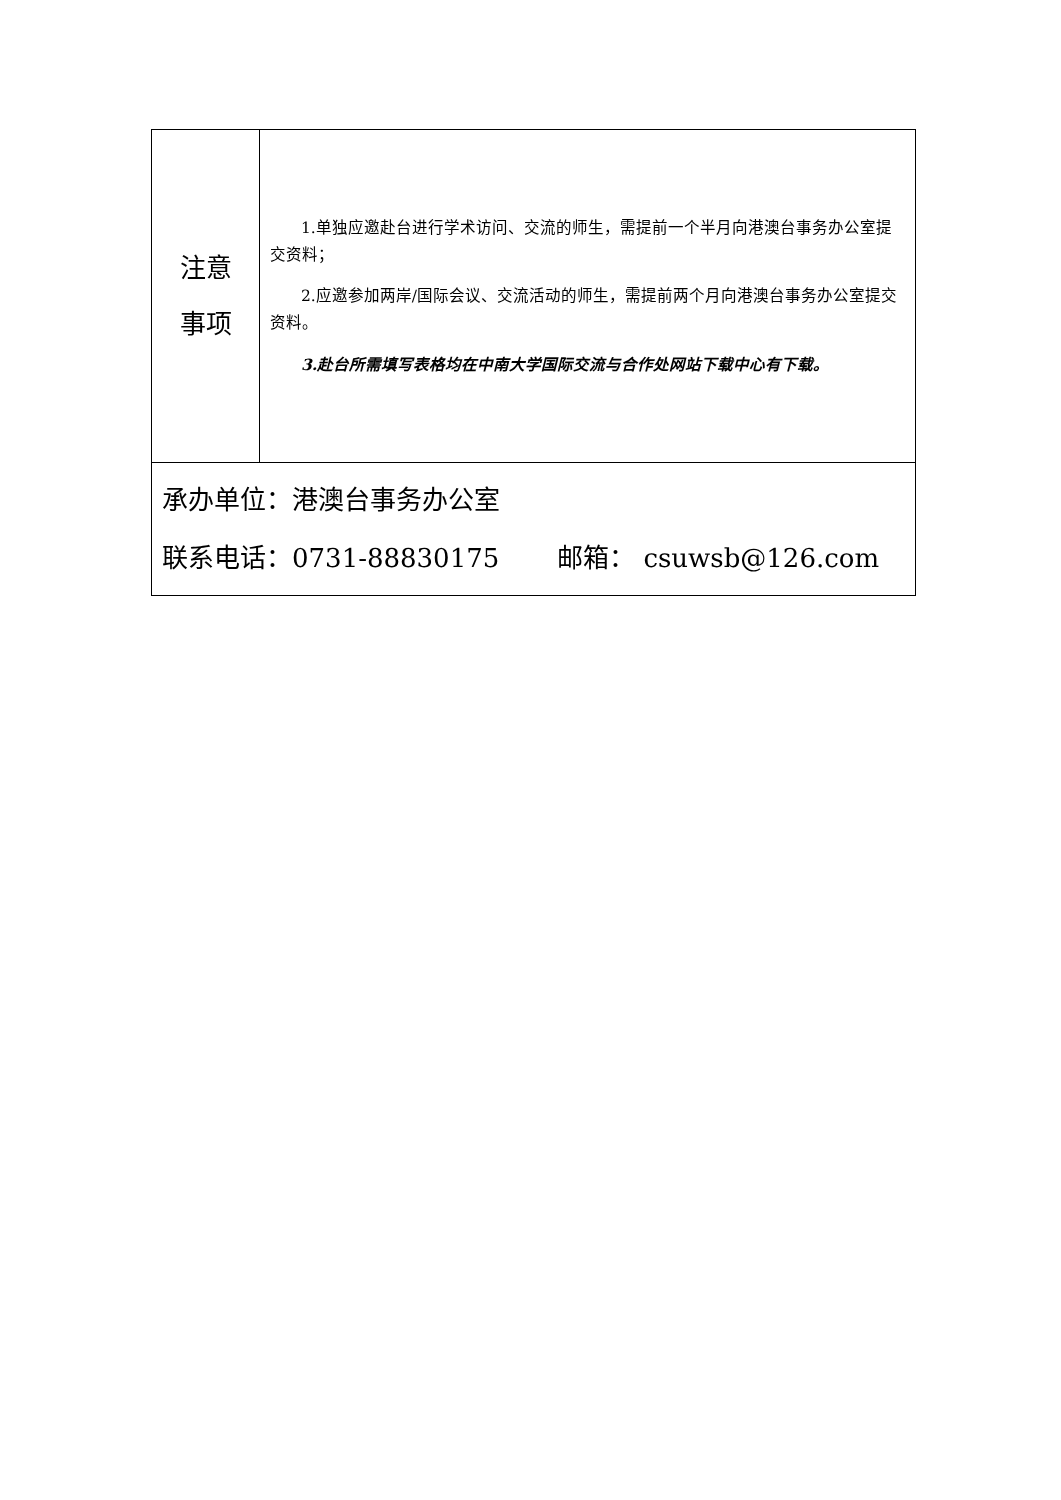| 注意 事项 | 1.单独应邀赴台进行学术访问、交流的师生，需提前一个半月向港澳台事务办公室提交资料； 2.应邀参加两岸/国际会议、交流活动的师生，需提前两个月向港澳台事务办公室提交资料。 3.赴台所需填写表格均在中南大学国际交流与合作处网站下载中心有下载。 |
| 承办单位：港澳台事务办公室 联系电话：0731-88830175 邮箱： csuwsb@126.com | |